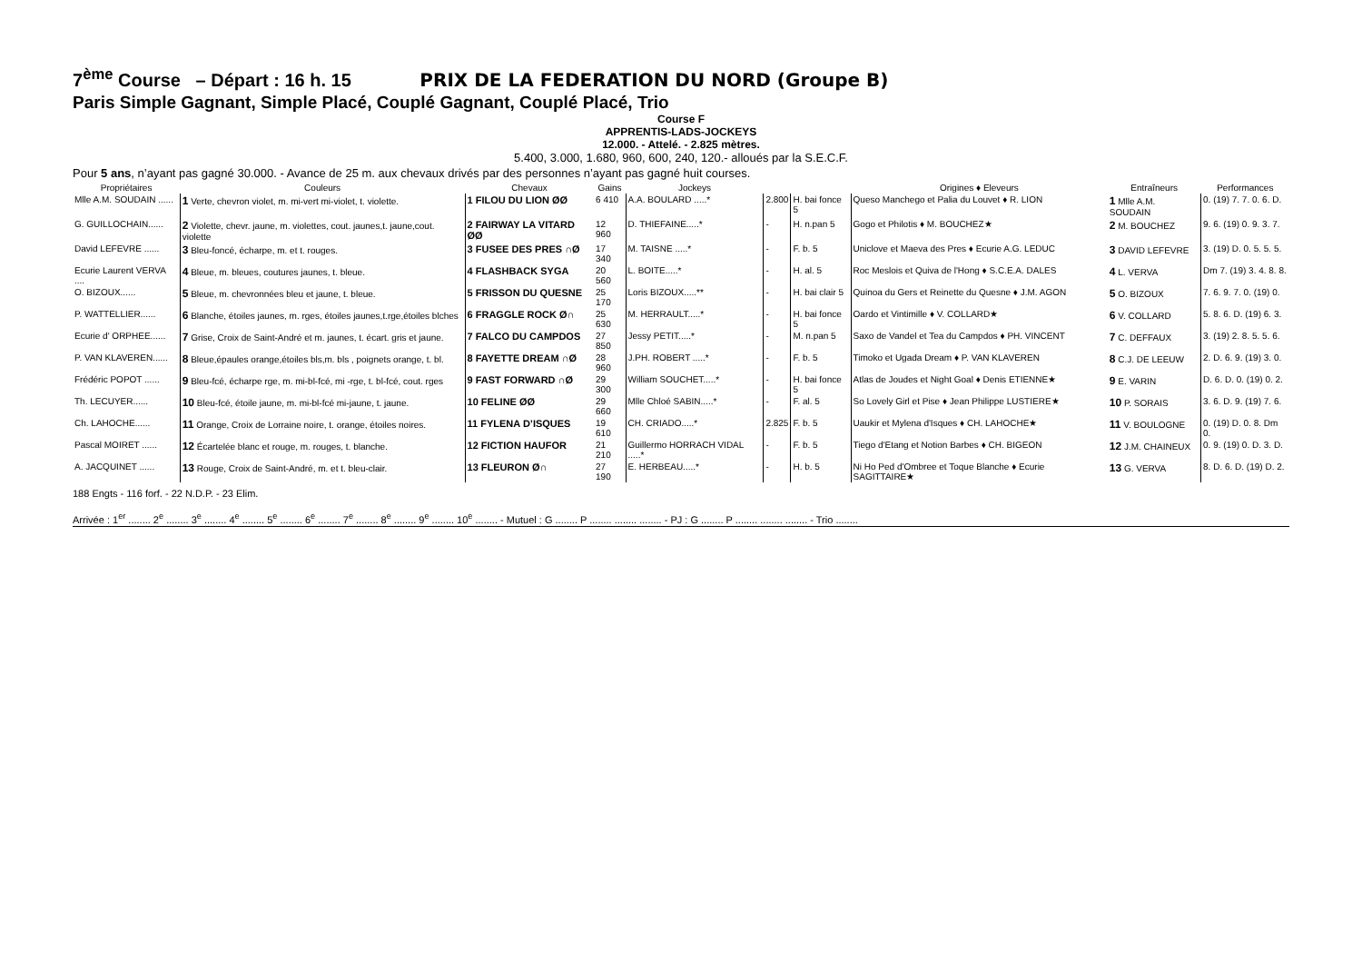7<sup>ème</sup> Course – Départ : 16 h. 15 PRIX DE LA FEDERATION DU NORD (Groupe B)
Paris Simple Gagnant, Simple Placé, Couplé Gagnant, Couplé Placé, Trio
Course F
APPRENTIS-LADS-JOCKEYS
12.000. - Attelé. - 2.825 mètres.
5.400, 3.000, 1.680, 960, 600, 240, 120.- alloués par la S.E.C.F.
Pour 5 ans, n’ayant pas gagné 30.000. - Avance de 25 m. aux chevaux drivés par des personnes n’ayant pas gagné huit courses.
| Propriétaires | Couleurs | Chevaux | Gains | Jockeys | | | Origines ♦ Eleveurs | Entraîneurs | Performances |
| --- | --- | --- | --- | --- | --- | --- | --- | --- | --- |
| Mlle A.M. SOUDAIN ...... | 1 Verte, chevron violet, m. mi-vert mi-violet, t. violette. | 1 FILOU DU LION ØØ | 6 410 | A.A. BOULARD .....* | 2.800 | H. bai fonce 5 | Queso Manchego et Palia du Louvet ♦ R. LION | 1 Mlle A.M. SOUDAIN | 0. (19) 7. 7. 0. 6. D. |
| G. GUILLOCHAIN...... | 2 Violette, chevr. jaune, m. violettes, cout. jaunes,t. jaune,cout. violette | 2 FAIRWAY LA VITARD ØØ | 12 960 | D. THIEFAINE.....* | - | H. n.pan 5 | Gogo et Philotis ♦ M. BOUCHEZ★ | 2 M. BOUCHEZ | 9. 6. (19) 0. 9. 3. 7. |
| David LEFEVRE ...... | 3 Bleu-foncé, écharpe, m. et t. rouges. | 3 FUSEE DES PRES ∩Ø | 17 340 | M. TAISNE .....* | - | F. b. 5 | Uniclove et Maeva des Pres ♦ Ecurie A.G. LEDUC | 3 DAVID LEFEVRE | 3. (19) D. 0. 5. 5. 5. |
| Ecurie Laurent VERVA .... | 4 Bleue, m. bleues, coutures jaunes, t. bleue. | 4 FLASHBACK SYGA | 20 560 | L. BOITE.....* | - | H. al. 5 | Roc Meslois et Quiva de l'Hong ♦ S.C.E.A. DALES | 4 L. VERVA | Dm 7. (19) 3. 4. 8. 8. |
| O. BIZOUX...... | 5 Bleue, m. chevronnées bleu et jaune, t. bleue. | 5 FRISSON DU QUESNE | 25 170 | Loris BIZOUX.....** | - | H. bai clair 5 | Quinoa du Gers et Reinette du Quesne ♦ J.M. AGON | 5 O. BIZOUX | 7. 6. 9. 7. 0. (19) 0. |
| P. WATTELLIER...... | 6 Blanche, étoiles jaunes, m. rges, étoiles jaunes,t.rge,étoiles blches | 6 FRAGGLE ROCK Ø∩ | 25 630 | M. HERRAULT.....* | - | H. bai fonce 5 | Oardo et Vintimille ♦ V. COLLARD★ | 6 V. COLLARD | 5. 8. 6. D. (19) 6. 3. |
| Ecurie d' ORPHEE...... | 7 Grise, Croix de Saint-André et m. jaunes, t. écart. gris et jaune. | 7 FALCO DU CAMPDOS | 27 850 | Jessy PETIT.....* | - | M. n.pan 5 | Saxo de Vandel et Tea du Campdos ♦ PH. VINCENT | 7 C. DEFFAUX | 3. (19) 2. 8. 5. 5. 6. |
| P. VAN KLAVEREN...... | 8 Bleue,épaules orange,étoiles bls,m. bls , poignets orange, t. bl. | 8 FAYETTE DREAM ∩Ø | 28 960 | J.PH. ROBERT .....* | - | F. b. 5 | Timoko et Ugada Dream ♦ P. VAN KLAVEREN | 8 C.J. DE LEEUW | 2. D. 6. 9. (19) 3. 0. |
| Frédéric POPOT ...... | 9 Bleu-fcé, écharpe rge, m. mi-bl-fcé, mi -rge, t. bl-fcé, cout. rges | 9 FAST FORWARD ∩Ø | 29 300 | William SOUCHET.....* | - | H. bai fonce 5 | Atlas de Joudes et Night Goal ♦ Denis ETIENNE★ | 9 E. VARIN | D. 6. D. 0. (19) 0. 2. |
| Th. LECUYER...... | 10 Bleu-fcé, étoile jaune, m. mi-bl-fcé mi-jaune, t. jaune. | 10 FELINE ØØ | 29 660 | Mlle Chloé SABIN.....* | - | F. al. 5 | So Lovely Girl et Pise ♦ Jean Philippe LUSTIERE★ | 10 P. SORAIS | 3. 6. D. 9. (19) 7. 6. |
| Ch. LAHOCHE...... | 11 Orange, Croix de Lorraine noire, t. orange, étoiles noires. | 11 FYLENA D’ISQUES | 19 610 | CH. CRIADO.....* | 2.825 | F. b. 5 | Uaukir et Mylena d'Isques ♦ CH. LAHOCHE★ | 11 V. BOULOGNE | 0. (19) D. 0. 8. Dm 0. |
| Pascal MOIRET ...... | 12 Écartelée blanc et rouge, m. rouges, t. blanche. | 12 FICTION HAUFOR | 21 210 | Guillermo HORRACH VIDAL .....* | - | F. b. 5 | Tiego d'Etang et Notion Barbes ♦ CH. BIGEON | 12 J.M. CHAINEUX | 0. 9. (19) 0. D. 3. D. |
| A. JACQUINET ...... | 13 Rouge, Croix de Saint-André, m. et t. bleu-clair. | 13 FLEURON Ø∩ | 27 190 | E. HERBEAU.....* | - | H. b. 5 | Ni Ho Ped d'Ombree et Toque Blanche ♦ Ecurie SAGITTAIRE★ | 13 G. VERVA | 8. D. 6. D. (19) D. 2. |
188 Engts - 116 forf. - 22 N.D.P. - 23 Elim.
Arrivée : 1<sup>er</sup> ........ 2<sup>e</sup> ........ 3<sup>e</sup> ........ 4<sup>e</sup> ........ 5<sup>e</sup> ........ 6<sup>e</sup> ........ 7<sup>e</sup> ........ 8<sup>e</sup> ........ 9<sup>e</sup> ........ 10<sup>e</sup> ........ - Mutuel : G ........ P ........ ........ ........ - PJ : G ........ P ........ ........ ........ - Trio ........